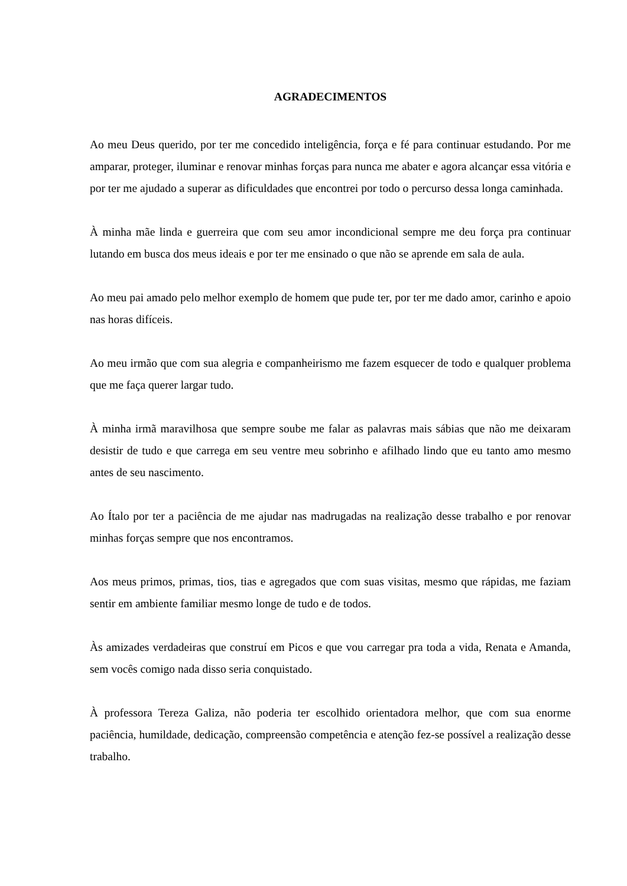AGRADECIMENTOS
Ao meu Deus querido, por ter me concedido inteligência, força e fé para continuar estudando. Por me amparar, proteger, iluminar e renovar minhas forças para nunca me abater e agora alcançar essa vitória e por ter me ajudado a superar as dificuldades que encontrei por todo o percurso dessa longa caminhada.
À minha mãe linda e guerreira que com seu amor incondicional sempre me deu força pra continuar lutando em busca dos meus ideais e por ter me ensinado o que não se aprende em sala de aula.
Ao meu pai amado pelo melhor exemplo de homem que pude ter, por ter me dado amor, carinho e apoio nas horas difíceis.
Ao meu irmão que com sua alegria e companheirismo me fazem esquecer de todo e qualquer problema que me faça querer largar tudo.
À minha irmã maravilhosa que sempre soube me falar as palavras mais sábias que não me deixaram desistir de tudo e que carrega em seu ventre meu sobrinho e afilhado lindo que eu tanto amo mesmo antes de seu nascimento.
Ao Ítalo por ter a paciência de me ajudar nas madrugadas na realização desse trabalho e por renovar minhas forças sempre que nos encontramos.
Aos meus primos, primas, tios, tias e agregados que com suas visitas, mesmo que rápidas, me faziam sentir em ambiente familiar mesmo longe de tudo e de todos.
Às amizades verdadeiras que construí em Picos e que vou carregar pra toda a vida, Renata e Amanda, sem vocês comigo nada disso seria conquistado.
À professora Tereza Galiza, não poderia ter escolhido orientadora melhor, que com sua enorme paciência, humildade, dedicação, compreensão competência e atenção fez-se possível a realização desse trabalho.